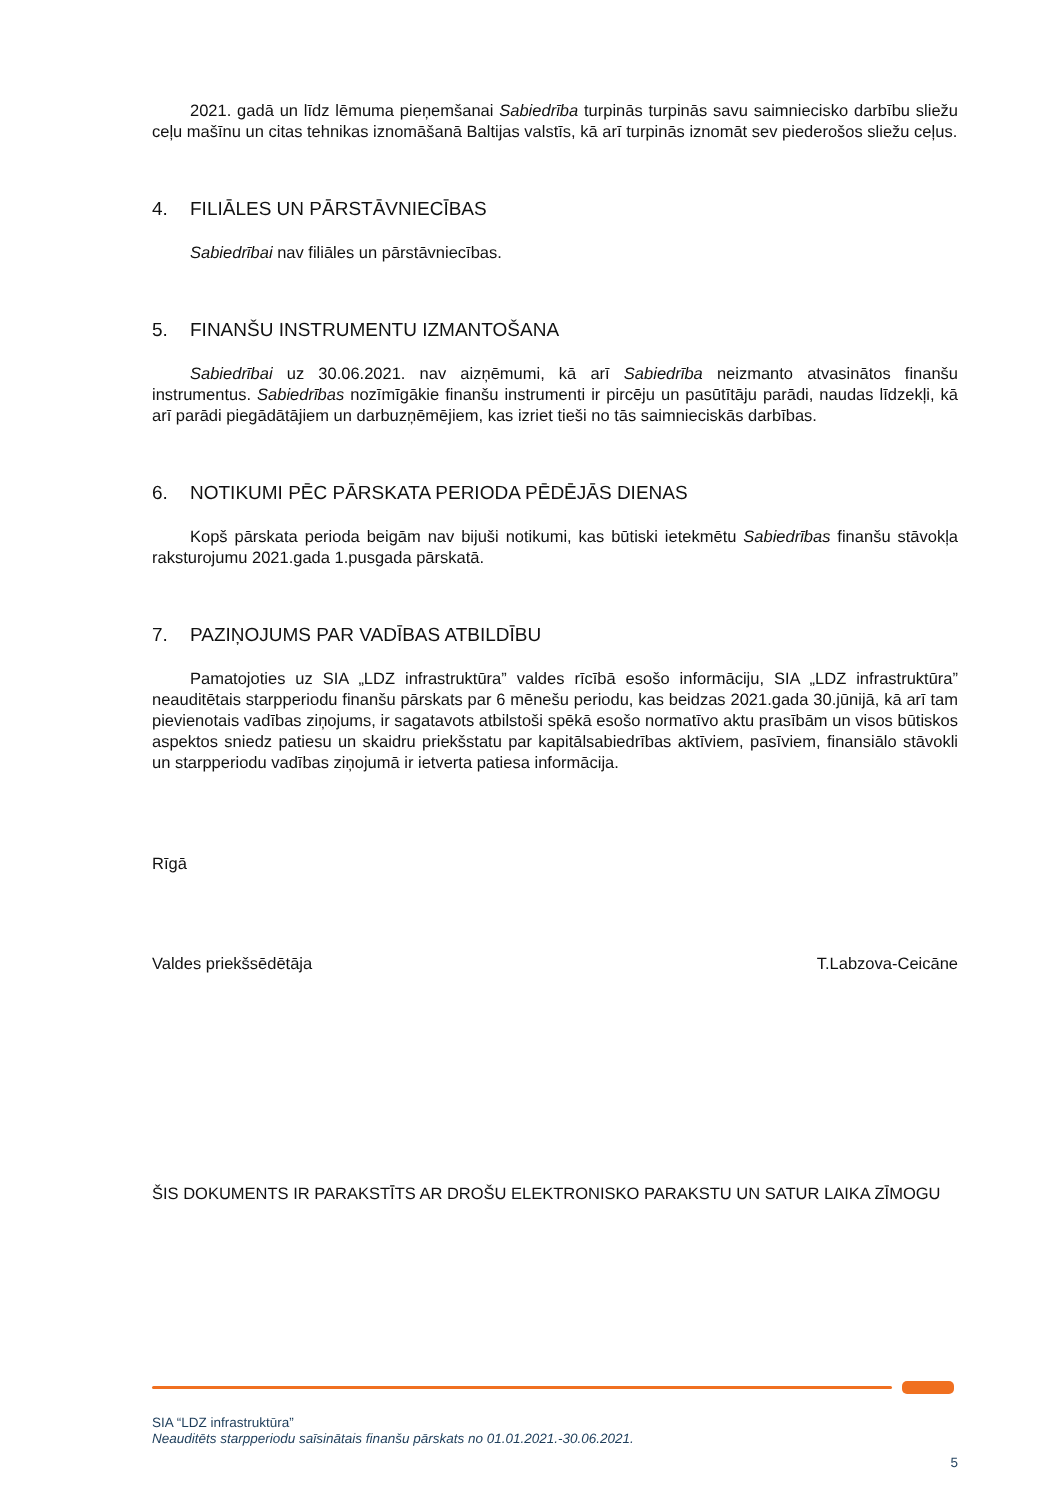2021. gadā un līdz lēmuma pieņemšanai Sabiedrība turpinās turpinās savu saimniecisko darbību sliežu ceļu mašīnu un citas tehnikas iznomāšanā Baltijas valstīs, kā arī turpinās iznomāt sev piederošos sliežu ceļus.
4. FILIĀLES UN PĀRSTĀVNIECĪBAS
Sabiedrībai nav filiāles un pārstāvniecības.
5. FINANŠU INSTRUMENTU IZMANTOŠANA
Sabiedrībai uz 30.06.2021. nav aizņēmumi, kā arī Sabiedrība neizmanto atvasinātos finanšu instrumentus. Sabiedrības nozīmīgākie finanšu instrumenti ir pircēju un pasūtītāju parādi, naudas līdzekļi, kā arī parādi piegādātājiem un darbuzņēmējiem, kas izriet tieši no tās saimnieciskās darbības.
6. NOTIKUMI PĒC PĀRSKATA PERIODA PĒDĒJĀS DIENAS
Kopš pārskata perioda beigām nav bijuši notikumi, kas būtiski ietekmētu Sabiedrības finanšu stāvokļa raksturojumu 2021.gada 1.pusgada pārskatā.
7. PAZIŅOJUMS PAR VADĪBAS ATBILDĪBU
Pamatojoties uz SIA „LDZ infrastruktūra” valdes rīcībā esošo informāciju, SIA „LDZ infrastruktūra” neauditētais starpperiodu finanšu pārskats par 6 mēnešu periodu, kas beidzas 2021.gada 30.jūnijā, kā arī tam pievienotais vadības ziņojums, ir sagatavots atbilstoši spēkā esošo normatīvo aktu prasībām un visos būtiskos aspektos sniedz patiesu un skaidru priekšstatu par kapitālsabiedrības aktīviem, pasīviem, finansiālo stāvokli un starpperiodu vadības ziņojumā ir ietverta patiesa informācija.
Rīgā
Valdes priekšsēdētāja T.Labzova-Ceicāne
ŠIS DOKUMENTS IR PARAKSTĪTS AR DROŠU ELEKTRONISKO PARAKSTU UN SATUR LAIKA ZĪMOGU
SIA “LDZ infrastruktūra”
Neauditēts starpperiodu saīsinātais finanšu pārskats no 01.01.2021.-30.06.2021.
5